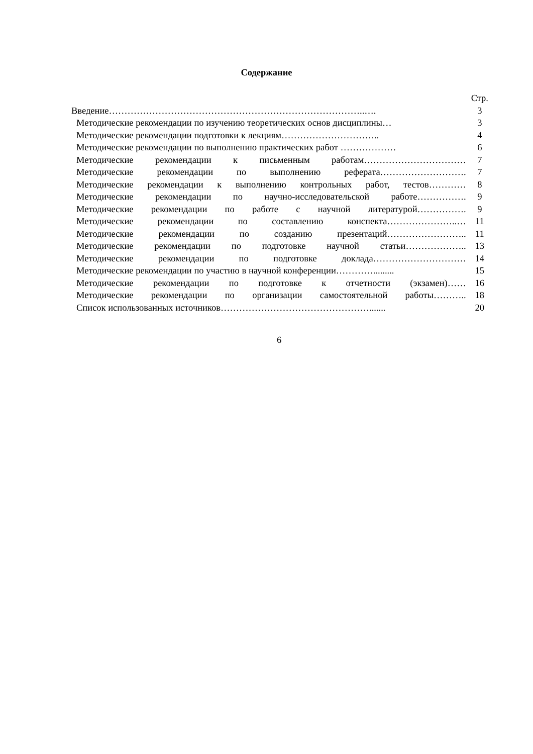Содержание
| | Стр. |
| Введение………………………………………………………………………..…. | 3 |
| Методические рекомендации по изучению теоретических основ дисциплины… | 3 |
| Методические рекомендации подготовки к лекциям………………………….. | 4 |
| Методические рекомендации по выполнению практических работ ……………… | 6 |
| Методические рекомендации к письменным работам…………………………… | 7 |
| Методические рекомендации по выполнению реферата………………………. | 7 |
| Методические рекомендации к выполнению контрольных работ, тестов………… | 8 |
| Методические рекомендации по научно-исследовательской работе……………. | 9 |
| Методические рекомендации по работе с научной литературой……………. | 9 |
| Методические рекомендации по составлению конспекта…………………..… | 11 |
| Методические рекомендации по созданию презентаций…………………….. | 11 |
| Методические рекомендации по подготовке научной статьи……………….. | 13 |
| Методические рекомендации по подготовке доклада………………………… | 14 |
| Методические рекомендации по участию в научной конференции…………......... | 15 |
| Методические рекомендации по подготовке к отчетности (экзамен)…… | 16 |
| Методические рекомендации по организации самостоятельной работы……….. | 18 |
| Список использованных источников…………………………………………....... | 20 |
6